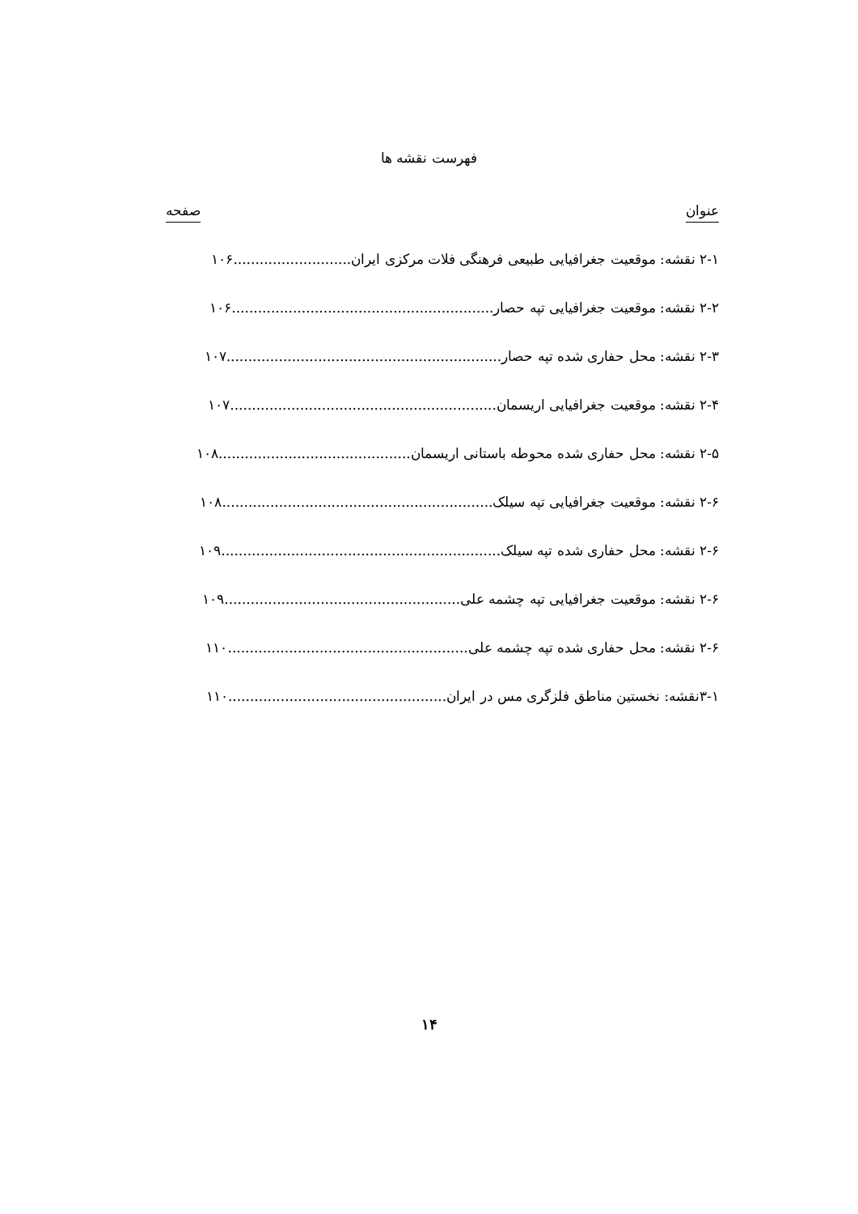فهرست نقشه ها
عنوان صفحه
۲-۱ نقشه: موقعیت جغرافیایی طبیعی فرهنگی فلات مرکزی ایران...........................۱۰۶
۲-۲ نقشه: موقعیت جغرافیایی تپه حصار............................................................۱۰۶
۲-۳ نقشه: محل حفاری شده تپه حصار...............................................................۱۰۷
۲-۴ نقشه: موقعیت جغرافیایی اریسمان.............................................................۱۰۷
۲-۵ نقشه: محل حفاری شده محوطه باستانی اریسمان............................................۱۰۸
۲-۶ نقشه: موقعیت جغرافیایی تپه سیلک..............................................................۱۰۸
۲-۶ نقشه: محل حفاری شده تپه سیلک................................................................۱۰۹
۲-۶ نقشه: موقعیت جغرافیایی تپه چشمه علی......................................................۱۰۹
۲-۶ نقشه: محل حفاری شده تپه چشمه علی.......................................................۱۱۰
۳-۱نقشه: نخستین مناطق فلزگری مس در ایران..................................................۱۱۰
۱۴